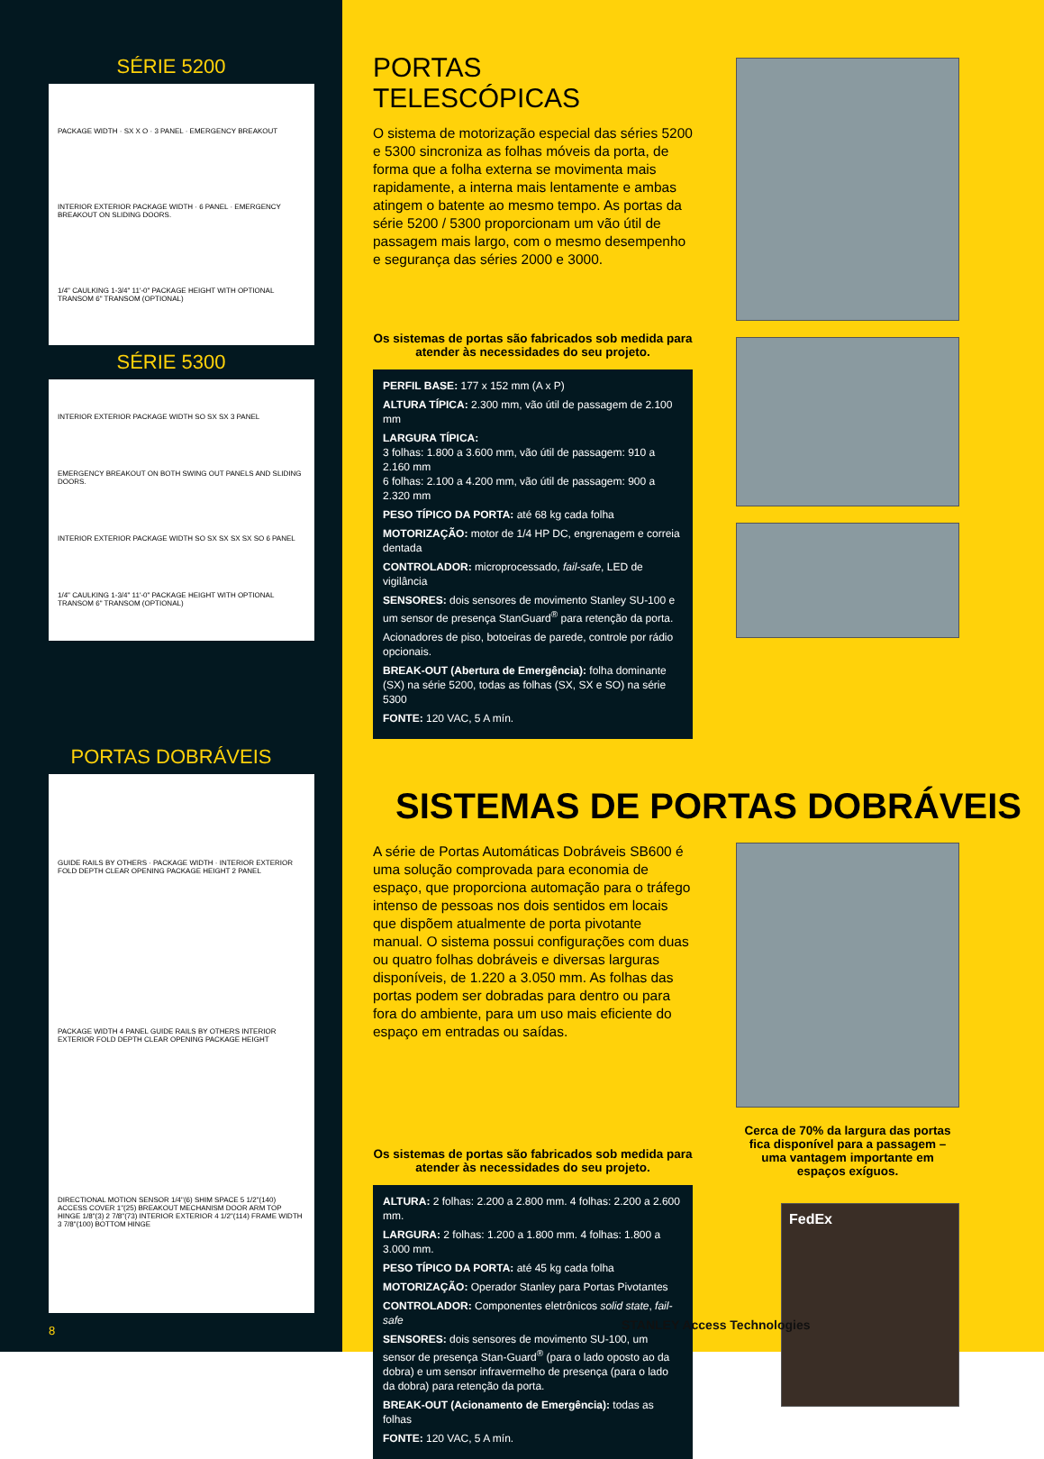SÉRIE 5200
PACKAGE WIDTH · SX X O · 3 PANEL · EMERGENCY BREAKOUT
INTERIOR EXTERIOR PACKAGE WIDTH · 6 PANEL · EMERGENCY BREAKOUT ON SLIDING DOORS.
1/4" CAULKING 1-3/4" 11'-0" PACKAGE HEIGHT WITH OPTIONAL TRANSOM 6" TRANSOM (OPTIONAL)
SÉRIE 5300
INTERIOR EXTERIOR PACKAGE WIDTH SO SX SX 3 PANEL
EMERGENCY BREAKOUT ON BOTH SWING OUT PANELS AND SLIDING DOORS.
INTERIOR EXTERIOR PACKAGE WIDTH SO SX SX SX SX SO 6 PANEL
1/4" CAULKING 1-3/4" 11'-0" PACKAGE HEIGHT WITH OPTIONAL TRANSOM 6" TRANSOM (OPTIONAL)
PORTAS DOBRÁVEIS
GUIDE RAILS BY OTHERS · PACKAGE WIDTH · INTERIOR EXTERIOR FOLD DEPTH CLEAR OPENING PACKAGE HEIGHT 2 PANEL
PACKAGE WIDTH 4 PANEL GUIDE RAILS BY OTHERS INTERIOR EXTERIOR FOLD DEPTH CLEAR OPENING PACKAGE HEIGHT
DIRECTIONAL MOTION SENSOR 1/4"(6) SHIM SPACE 5 1/2"(140) ACCESS COVER 1"(25) BREAKOUT MECHANISM DOOR ARM TOP HINGE 1/8"(3) 2 7/8"(73) INTERIOR EXTERIOR 4 1/2"(114) FRAME WIDTH 3 7/8"(100) BOTTOM HINGE
8
PORTAS TELESCÓPICAS
O sistema de motorização especial das séries 5200 e 5300 sincroniza as folhas móveis da porta, de forma que a folha externa se movimenta mais rapidamente, a interna mais lentamente e ambas atingem o batente ao mesmo tempo. As portas da série 5200 / 5300 proporcionam um vão útil de passagem mais largo, com o mesmo desempenho e segurança das séries 2000 e 3000.
Os sistemas de portas são fabricados sob medida para atender às necessidades do seu projeto.
PERFIL BASE: 177 x 152 mm (A x P)
ALTURA TÍPICA: 2.300 mm, vão útil de passagem de 2.100 mm
LARGURA TÍPICA:
3 folhas: 1.800 a 3.600 mm, vão útil de passagem: 910 a 2.160 mm
6 folhas: 2.100 a 4.200 mm, vão útil de passagem: 900 a 2.320 mm
PESO TÍPICO DA PORTA: até 68 kg cada folha
MOTORIZAÇÃO: motor de 1/4 HP DC, engrenagem e correia dentada
CONTROLADOR: microprocessado, fail-safe, LED de vigilância
SENSORES: dois sensores de movimento Stanley SU-100 e um sensor de presença StanGuard<sup>®</sup> para retenção da porta.
Acionadores de piso, botoeiras de parede, controle por rádio opcionais.
BREAK-OUT (Abertura de Emergência): folha dominante (SX) na série 5200, todas as folhas (SX, SX e SO) na série 5300
FONTE: 120 VAC, 5 A mín.
SISTEMAS DE PORTAS DOBRÁVEIS
A série de Portas Automáticas Dobráveis SB600 é uma solução comprovada para economia de espaço, que proporciona automação para o tráfego intenso de pessoas nos dois sentidos em locais que dispõem atualmente de porta pivotante manual. O sistema possui configurações com duas ou quatro folhas dobráveis e diversas larguras disponíveis, de 1.220 a 3.050 mm. As folhas das portas podem ser dobradas para dentro ou para fora do ambiente, para um uso mais eficiente do espaço em entradas ou saídas.
Os sistemas de portas são fabricados sob medida para atender às necessidades do seu projeto.
ALTURA: 2 folhas: 2.200 a 2.800 mm. 4 folhas: 2.200 a 2.600 mm.
LARGURA: 2 folhas: 1.200 a 1.800 mm. 4 folhas: 1.800 a 3.000 mm.
PESO TÍPICO DA PORTA: até 45 kg cada folha
MOTORIZAÇÃO: Operador Stanley para Portas Pivotantes
CONTROLADOR: Componentes eletrônicos solid state, fail-safe
SENSORES: dois sensores de movimento SU-100, um sensor de presença Stan-Guard<sup>®</sup> (para o lado oposto ao da dobra) e um sensor infravermelho de presença (para o lado da dobra) para retenção da porta.
BREAK-OUT (Acionamento de Emergência): todas as folhas
FONTE: 120 VAC, 5 A mín.
Cerca de 70% da largura das portas fica disponível para a passagem – uma vantagem importante em espaços exíguos.
FedEx
STANLEY Access Technologies